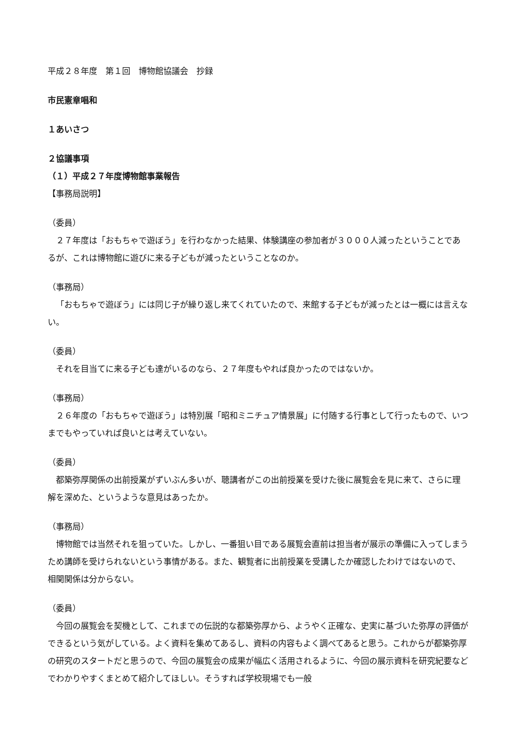平成２８年度　第１回　博物館協議会　抄録
市民憲章唱和
１あいさつ
２協議事項
（１）平成２７年度博物館事業報告
【事務局説明】
（委員）
２７年度は「おもちゃで遊ぼう」を行わなかった結果、体験講座の参加者が３０００人減ったということであるが、これは博物館に遊びに来る子どもが減ったということなのか。
（事務局）
「おもちゃで遊ぼう」には同じ子が繰り返し来てくれていたので、来館する子どもが減ったとは一概には言えない。
（委員）
それを目当てに来る子ども達がいるのなら、２７年度もやれば良かったのではないか。
（事務局）
２６年度の「おもちゃで遊ぼう」は特別展「昭和ミニチュア情景展」に付随する行事として行ったもので、いつまでもやっていれば良いとは考えていない。
（委員）
都築弥厚関係の出前授業がずいぶん多いが、聴講者がこの出前授業を受けた後に展覧会を見に来て、さらに理解を深めた、というような意見はあったか。
（事務局）
博物館では当然それを狙っていた。しかし、一番狙い目である展覧会直前は担当者が展示の準備に入ってしまうため講師を受けられないという事情がある。また、観覧者に出前授業を受講したか確認したわけではないので、相関関係は分からない。
（委員）
今回の展覧会を契機として、これまでの伝説的な都築弥厚から、ようやく正確な、史実に基づいた弥厚の評価ができるという気がしている。よく資料を集めてあるし、資料の内容もよく調べてあると思う。これからが都築弥厚の研究のスタートだと思うので、今回の展覧会の成果が幅広く活用されるように、今回の展示資料を研究紀要などでわかりやすくまとめて紹介してほしい。そうすれば学校現場でも一般